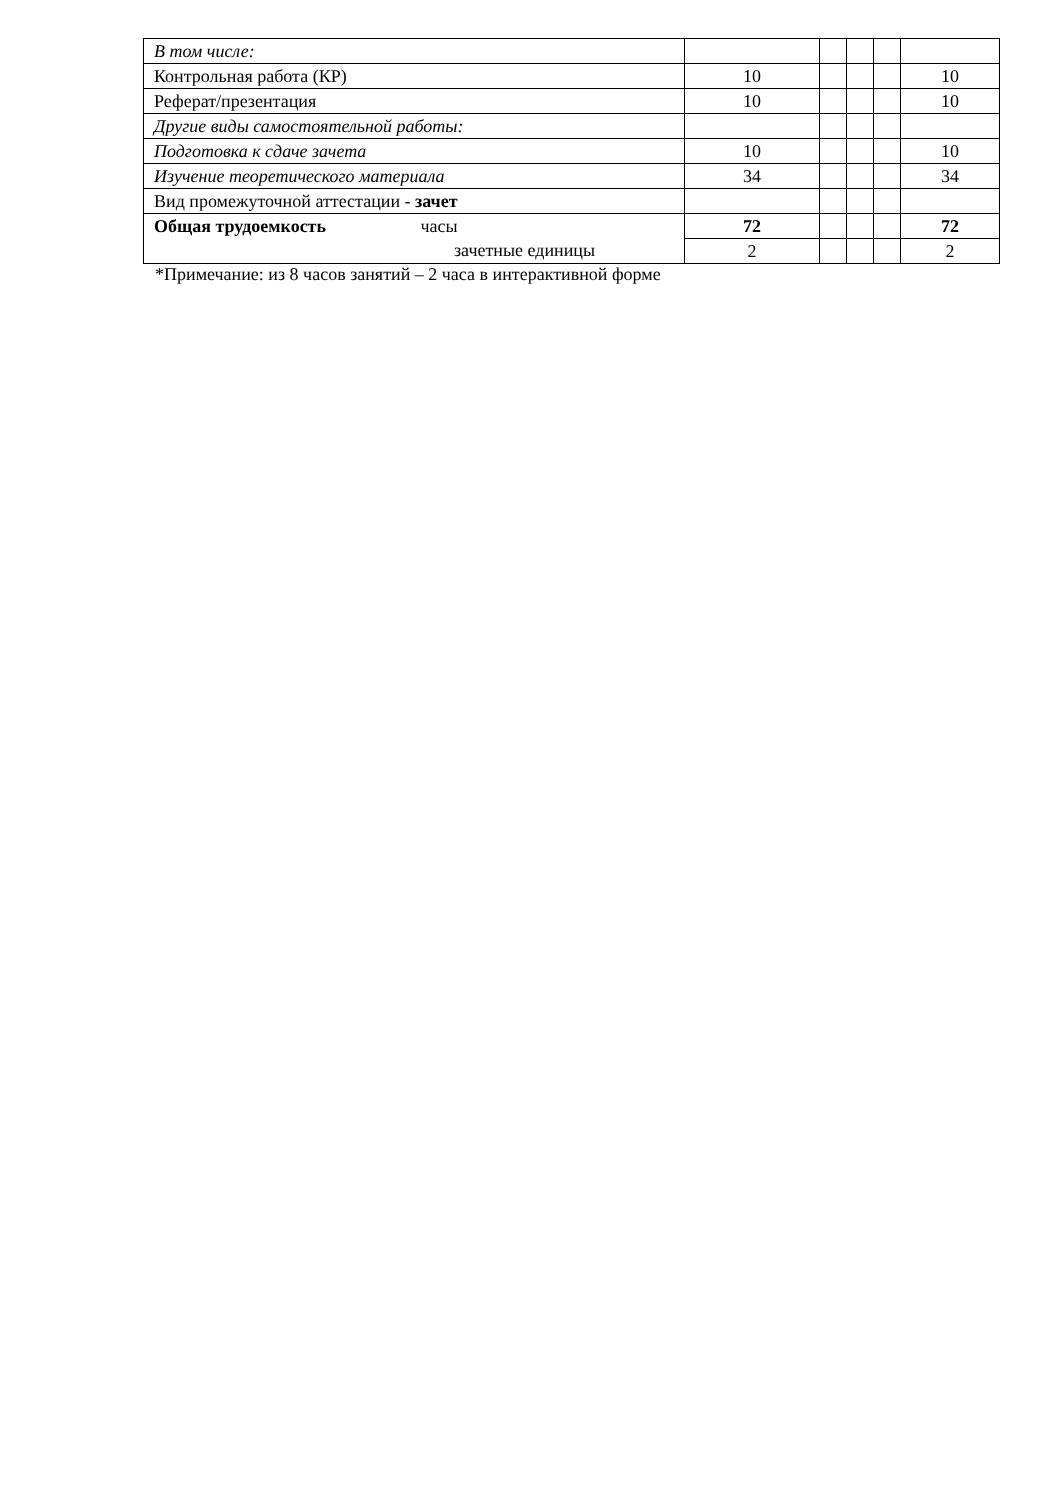| В том числе: | | | | | |
| Контрольная работа (КР) | 10 | | | | 10 |
| Реферат/презентация | 10 | | | | 10 |
| Другие виды самостоятельной работы: | | | | | |
| Подготовка к сдаче зачета | 10 | | | | 10 |
| Изучение теоретического материала | 34 | | | | 34 |
| Вид промежуточной аттестации - зачет | | | | | |
| Общая трудоемкость часы зачетные единицы | 72 | | | | 72 |
| | 2 | | | | 2 |
*Примечание: из 8 часов занятий – 2 часа в интерактивной форме